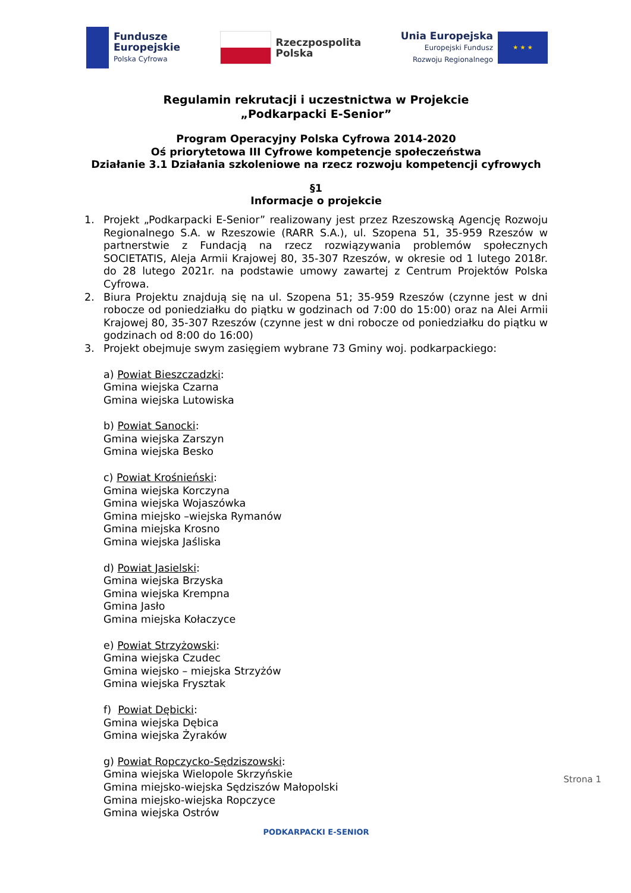Fundusze
Europejskie
Polska Cyfrowa
Rzeczpospolita
Polska
Unia Europejska
Europejski Fundusz
Rozwoju Regionalnego
★ ★ ★
Regulamin rekrutacji i uczestnictwa w Projekcie
„Podkarpacki E-Senior”
Program Operacyjny Polska Cyfrowa 2014-2020
Oś priorytetowa III Cyfrowe kompetencje społeczeństwa
Działanie 3.1 Działania szkoleniowe na rzecz rozwoju kompetencji cyfrowych
§1
Informacje o projekcie
1. Projekt „Podkarpacki E-Senior” realizowany jest przez Rzeszowską Agencję Rozwoju Regionalnego S.A. w Rzeszowie (RARR S.A.), ul. Szopena 51, 35-959 Rzeszów w partnerstwie z Fundacją na rzecz rozwiązywania problemów społecznych SOCIETATIS, Aleja Armii Krajowej 80, 35-307 Rzeszów, w okresie od 1 lutego 2018r. do 28 lutego 2021r. na podstawie umowy zawartej z Centrum Projektów Polska Cyfrowa.
2. Biura Projektu znajdują się na ul. Szopena 51; 35-959 Rzeszów (czynne jest w dni robocze od poniedziałku do piątku w godzinach od 7:00 do 15:00) oraz na Alei Armii Krajowej 80, 35-307 Rzeszów (czynne jest w dni robocze od poniedziałku do piątku w godzinach od 8:00 do 16:00)
3. Projekt obejmuje swym zasięgiem wybrane 73 Gminy woj. podkarpackiego:
a) Powiat Bieszczadzki:
Gmina wiejska Czarna
Gmina wiejska Lutowiska
b) Powiat Sanocki:
Gmina wiejska Zarszyn
Gmina wiejska Besko
c) Powiat Krośnieński:
Gmina wiejska Korczyna
Gmina wiejska Wojaszówka
Gmina miejsko –wiejska Rymanów
Gmina miejska Krosno
Gmina wiejska Jaśliska
d) Powiat Jasielski:
Gmina wiejska Brzyska
Gmina wiejska Krempna
Gmina Jasło
Gmina miejska Kołaczyce
e) Powiat Strzyżowski:
Gmina wiejska Czudec
Gmina wiejsko – miejska Strzyżów
Gmina wiejska Frysztak
f) Powiat Dębicki:
Gmina wiejska Dębica
Gmina wiejska Żyraków
g) Powiat Ropczycko-Sędziszowski:
Gmina wiejska Wielopole Skrzyńskie
Gmina miejsko-wiejska Sędziszów Małopolski
Gmina miejsko-wiejska Ropczyce
Gmina wiejska Ostrów
PODKARPACKI E-SENIOR
Strona 1